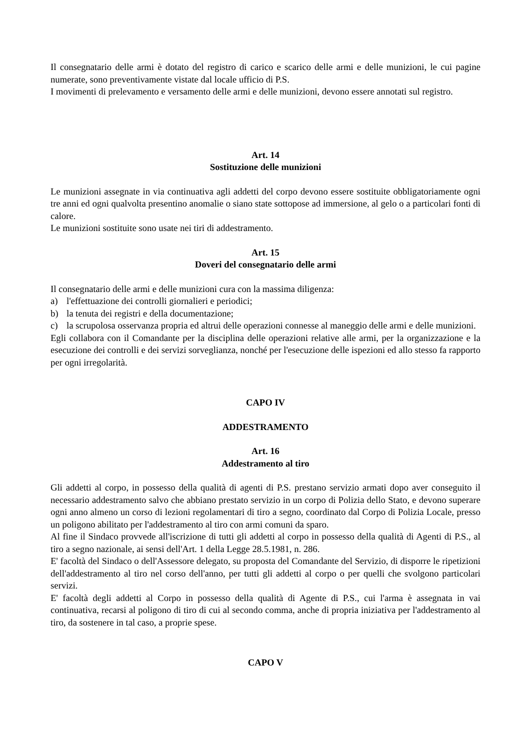Il consegnatario delle armi è dotato del registro di carico e scarico delle armi e delle munizioni, le cui pagine numerate, sono preventivamente vistate dal locale ufficio di P.S.
I movimenti di prelevamento e versamento delle armi e delle munizioni, devono essere annotati sul registro.
Art. 14
Sostituzione delle munizioni
Le munizioni assegnate in via continuativa agli addetti del corpo devono essere sostituite obbligatoriamente ogni tre anni ed ogni qualvolta presentino anomalie o siano state sottopose ad immersione, al gelo o a particolari fonti di calore.
Le munizioni sostituite sono usate nei tiri di addestramento.
Art. 15
Doveri del consegnatario delle armi
Il consegnatario delle armi e delle munizioni cura con la massima diligenza:
a) l'effettuazione dei controlli giornalieri e periodici;
b) la tenuta dei registri e della documentazione;
c) la scrupolosa osservanza propria ed altrui delle operazioni connesse al maneggio delle armi e delle munizioni.
Egli collabora con il Comandante per la disciplina delle operazioni relative alle armi, per la organizzazione e la esecuzione dei controlli e dei servizi sorveglianza, nonché per l'esecuzione delle ispezioni ed allo stesso fa rapporto per ogni irregolarità.
CAPO IV
ADDESTRAMENTO
Art. 16
Addestramento al tiro
Gli addetti al corpo, in possesso della qualità di agenti di P.S. prestano servizio armati dopo aver conseguito il necessario addestramento salvo che abbiano prestato servizio in un corpo di Polizia dello Stato, e devono superare ogni anno almeno un corso di lezioni regolamentari di tiro a segno, coordinato dal Corpo di Polizia Locale, presso un poligono abilitato per l'addestramento al tiro con armi comuni da sparo.
Al fine il Sindaco provvede all'iscrizione di tutti gli addetti al corpo in possesso della qualità di Agenti di P.S., al tiro a segno nazionale, ai sensi dell'Art. 1 della Legge 28.5.1981, n. 286.
E' facoltà del Sindaco o dell'Assessore delegato, su proposta del Comandante del Servizio, di disporre le ripetizioni dell'addestramento al tiro nel corso dell'anno, per tutti gli addetti al corpo o per quelli che svolgono particolari servizi.
E' facoltà degli addetti al Corpo in possesso della qualità di Agente di P.S., cui l'arma è assegnata in vai continuativa, recarsi al poligono di tiro di cui al secondo comma, anche di propria iniziativa per l'addestramento al tiro, da sostenere in tal caso, a proprie spese.
CAPO V